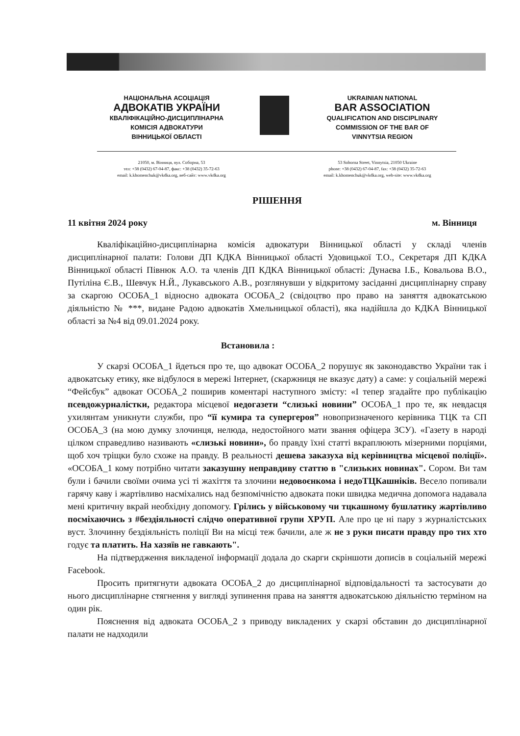НАЦІОНАЛЬНА АСОЦІАЦІЯ
АДВОКАТІВ УКРАЇНИ
КВАЛІФІКАЦІЙНО-ДИСЦИПЛІНАРНА
КОМІСІЯ АДВОКАТУРИ
ВІННИЦЬКОЇ ОБЛАСТІ
UKRAINIAN NATIONAL
BAR ASSOCIATION
QUALIFICATION AND DISCIPLINARY
COMMISSION OF THE BAR OF
VINNYTSIA REGION
21050, м. Вінниця, вул. Соборна, 53
тел: +38 (0432) 67-04-87, факс: +38 (0432) 35-72-63
email: k.khomenchuk@vkdka.org, веб-сайт: www.vkdka.org
53 Soborna Street, Vinnytsia, 21050 Ukraine
phone: +38 (0432) 67-04-87, fax: +38 (0432) 35-72-63
email: k.khomenchuk@vkdka.org, web-site: www.vkdka.org
РІШЕННЯ
11 квітня 2024 року м. Вінниця
Кваліфікаційно-дисциплінарна комісія адвокатури Вінницької області у складі членів дисциплінарної палати: Голови ДП КДКА Вінницької області Удовицької Т.О., Секретаря ДП КДКА Вінницької області Півнюк А.О. та членів ДП КДКА Вінницької області: Дунаєва І.Б., Ковальова В.О., Путіліна Є.В., Шевчук Н.Й., Лукавського А.В., розглянувши у відкритому засіданні дисциплінарну справу за скаргою ОСОБА_1 відносно адвоката ОСОБА_2 (свідоцтво про право на заняття адвокатською діяльністю № ***, видане Радою адвокатів Хмельницької області), яка надійшла до КДКА Вінницької області за №4 від 09.01.2024 року.
Встановила :
У скарзі ОСОБА_1 йдеться про те, що адвокат ОСОБА_2 порушує як законодавство України так і адвокатську етику, яке відбулося в мережі Інтернет, (скаржниця не вказує дату) а саме: у соціальній мережі “Фейсбук” адвокат ОСОБА_2 поширив коментарі наступного змісту: «І тепер згадайте про публікацію псевдожурналістки, редактора місцевої недогазети “слизькі новини” ОСОБА_1 про те, як невдасця ухилянтам уникнути служби, про “її кумира та супергероя” новопризначеного керівника ТЦК та СП ОСОБА_3 (на мою думку злочинця, нелюда, недостойного мати звання офіцера ЗСУ). «Газету в народі цілком справедливо називають «слизькі новини», бо правду їхні статті вкраплюють мізерними порціями, щоб хоч тріщки було схоже на правду. В реальності дешева заказуха від керівництва місцевої поліції». «ОСОБА_1 кому потрібно читати заказушну неправдиву статтю в "слизьких новинах". Сором. Ви там були і бачили своїми очима усі ті жахіття та злочини недовоєнкома і недоТЦКашніків. Весело попивали гарячу каву і жартівливо насміхались над безпомічністю адвоката поки швидка медична допомога надавала мені критичну вкрай необхідну допомогу. Грілись у військовому чи тцкашному бушлатику жартівливо посміхаючись з #бездіяльності слідчо оперативної групи ХРУП. Але про це ні пару з журналістських вуст. Злочинну бездіяльність поліції Ви на місці теж бачили, але ж не з руки писати правду про тих хто годує та платить. На хазяїв не гавкають".
На підтвердження викладеної інформації додала до скарги скріншоти дописів в соціальній мережі Facebook.
Просить притягнути адвоката ОСОБА_2 до дисциплінарної відповідальності та застосувати до нього дисциплінарне стягнення у вигляді зупинення права на заняття адвокатською діяльністю терміном на один рік.
Пояснення від адвоката ОСОБА_2 з приводу викладених у скарзі обставин до дисциплінарної палати не надходили